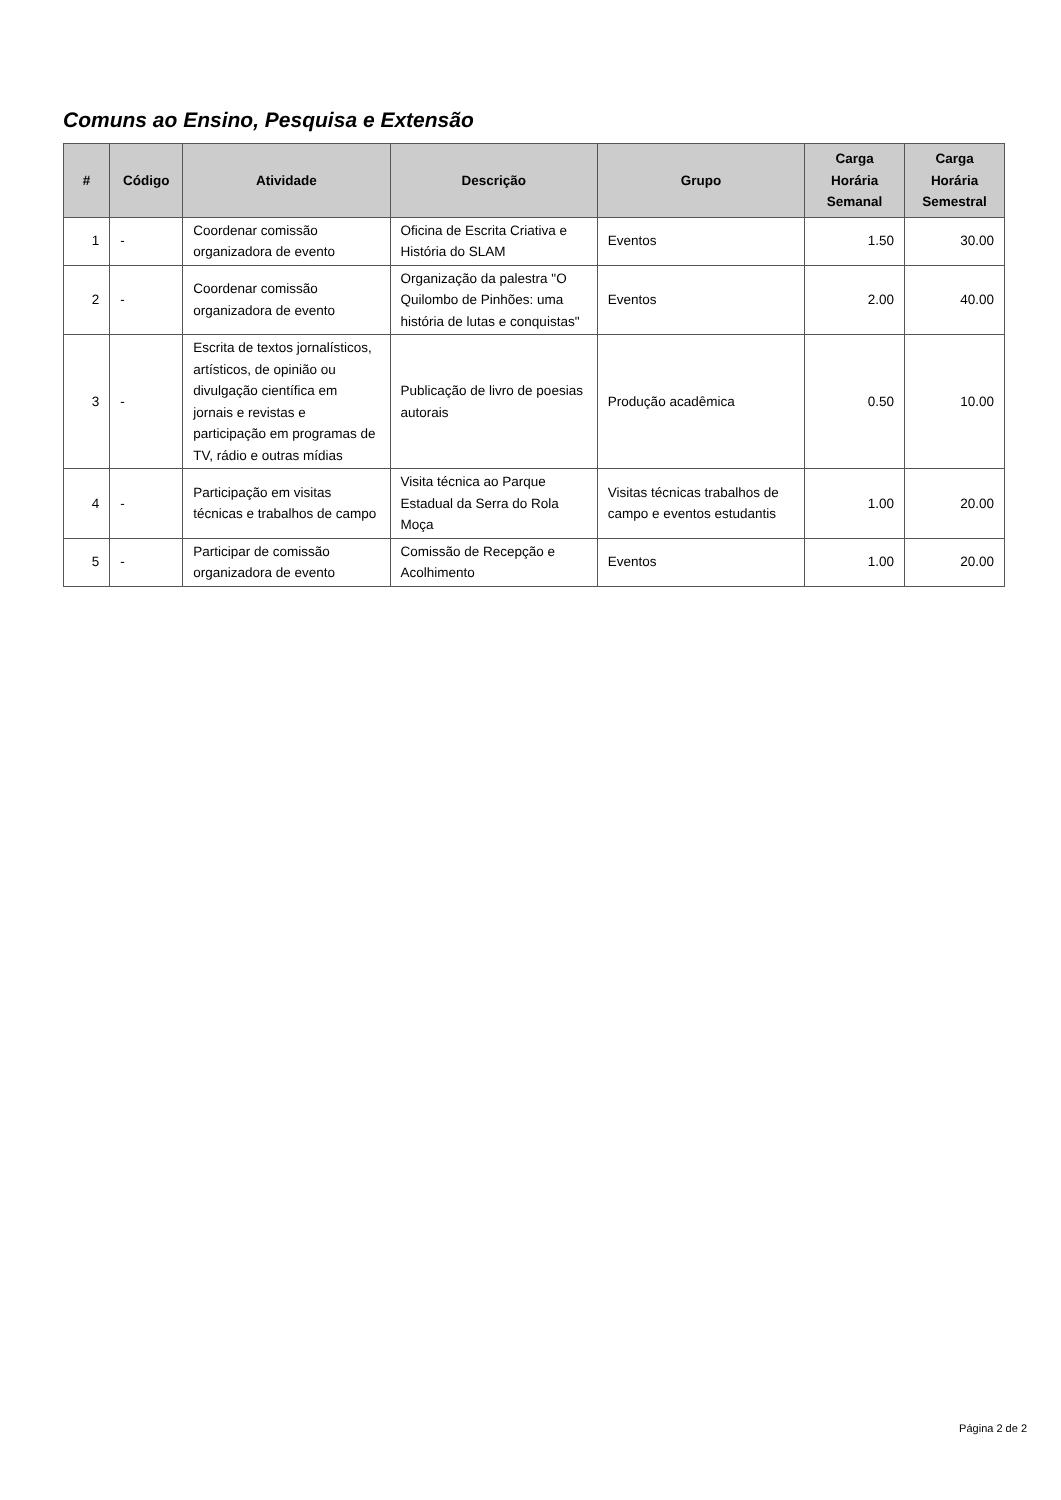Comuns ao Ensino, Pesquisa e Extensão
| # | Código | Atividade | Descrição | Grupo | Carga Horária Semanal | Carga Horária Semestral |
| --- | --- | --- | --- | --- | --- | --- |
| 1 | - | Coordenar comissão organizadora de evento | Oficina de Escrita Criativa e História do SLAM | Eventos | 1.50 | 30.00 |
| 2 | - | Coordenar comissão organizadora de evento | Organização da palestra "O Quilombo de Pinhões: uma história de lutas e conquistas" | Eventos | 2.00 | 40.00 |
| 3 | - | Escrita de textos jornalísticos, artísticos, de opinião ou divulgação científica em jornais e revistas e participação em programas de TV, rádio e outras mídias | Publicação de livro de poesias autorais | Produção acadêmica | 0.50 | 10.00 |
| 4 | - | Participação em visitas técnicas e trabalhos de campo | Visita técnica ao Parque Estadual da Serra do Rola Moça | Visitas técnicas trabalhos de campo e eventos estudantis | 1.00 | 20.00 |
| 5 | - | Participar de comissão organizadora de evento | Comissão de Recepção e Acolhimento | Eventos | 1.00 | 20.00 |
Página 2 de 2